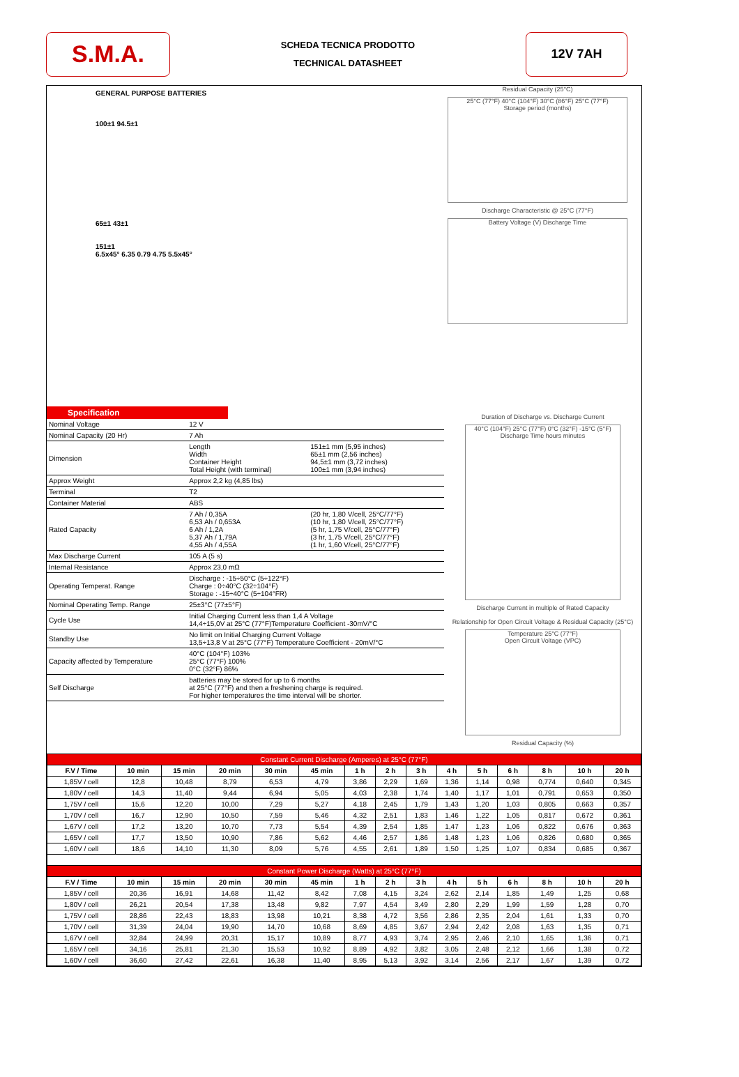S.M.A.
SCHEDA TECNICA PRODOTTO
TECHNICAL DATASHEET
12V 7AH
GENERAL PURPOSE BATTERIES
100±1 94.5±1
65±1 43±1
151±1
6.5x45° 6.35 0.79 4.75 5.5x45°
Residual Capacity (25°C)
25°C (77°F) 40°C (104°F) 30°C (86°F) 25°C (77°F)
Storage period (months)
Discharge Characteristic @ 25°C (77°F)
Battery Voltage (V) Discharge Time
Specification
| Nominal Voltage | 12 V | |
| Nominal Capacity (20 Hr) | 7 Ah | |
| Dimension | Length Width Container Height Total Height (with terminal) | 151±1 mm (5,95 inches) 65±1 mm (2,56 inches) 94,5±1 mm (3,72 inches) 100±1 mm (3,94 inches) |
| Approx Weight | Approx 2,2 kg (4,85 lbs) | |
| Terminal | T2 | |
| Container Material | ABS | |
| Rated Capacity | 7 Ah / 0,35A 6,53 Ah / 0,653A 6 Ah / 1,2A 5,37 Ah / 1,79A 4,55 Ah / 4,55A | (20 hr, 1,80 V/cell, 25°C/77°F) (10 hr, 1,80 V/cell, 25°C/77°F) (5 hr, 1,75 V/cell, 25°C/77°F) (3 hr, 1,75 V/cell, 25°C/77°F) (1 hr, 1,60 V/cell, 25°C/77°F) |
| Max Discharge Current | 105 A (5 s) | |
| Internal Resistance | Approx 23,0 mΩ | |
| Operating Temperat. Range | Discharge : -15÷50°C (5÷122°F) Charge : 0÷40°C (32÷104°F) Storage : -15÷40°C (5÷104°FR) | |
| Nominal Operating Temp. Range | 25±3°C (77±5°F) | |
| Cycle Use | Initial Charging Current less than 1,4 A Voltage 14,4÷15,0V at 25°C (77°F)Temperature Coefficient -30mV/°C | |
| Standby Use | No limit on Initial Charging Current Voltage 13,5÷13,8 V at 25°C (77°F) Temperature Coefficient - 20mV/°C | |
| Capacity affected by Temperature | 40°C (104°F) 103% 25°C (77°F) 100% 0°C (32°F) 86% | |
| Self Discharge | batteries may be stored for up to 6 months at 25°C (77°F) and then a freshening charge is required. For higher temperatures the time interval will be shorter. | |
Duration of Discharge vs. Discharge Current
40°C (104°F) 25°C (77°F) 0°C (32°F) -15°C (5°F)
Discharge Time hours minutes
Discharge Current in multiple of Rated Capacity
Relationship for Open Circuit Voltage & Residual Capacity (25°C)
Temperature 25°C (77°F)
Open Circuit Voltage (VPC)
Residual Capacity (%)
| Constant Current Discharge (Amperes) at 25°C (77°F) | | | | | | | | | | | | | | |
| F.V / Time | 10 min | 15 min | 20 min | 30 min | 45 min | 1 h | 2 h | 3 h | 4 h | 5 h | 6 h | 8 h | 10 h | 20 h |
| 1,85V / cell | 12,8 | 10,48 | 8,79 | 6,53 | 4,79 | 3,86 | 2,29 | 1,69 | 1,36 | 1,14 | 0,98 | 0,774 | 0,640 | 0,345 |
| 1,80V / cell | 14,3 | 11,40 | 9,44 | 6,94 | 5,05 | 4,03 | 2,38 | 1,74 | 1,40 | 1,17 | 1,01 | 0,791 | 0,653 | 0,350 |
| 1,75V / cell | 15,6 | 12,20 | 10,00 | 7,29 | 5,27 | 4,18 | 2,45 | 1,79 | 1,43 | 1,20 | 1,03 | 0,805 | 0,663 | 0,357 |
| 1,70V / cell | 16,7 | 12,90 | 10,50 | 7,59 | 5,46 | 4,32 | 2,51 | 1,83 | 1,46 | 1,22 | 1,05 | 0,817 | 0,672 | 0,361 |
| 1,67V / cell | 17,2 | 13,20 | 10,70 | 7,73 | 5,54 | 4,39 | 2,54 | 1,85 | 1,47 | 1,23 | 1,06 | 0,822 | 0,676 | 0,363 |
| 1,65V / cell | 17,7 | 13,50 | 10,90 | 7,86 | 5,62 | 4,46 | 2,57 | 1,86 | 1,48 | 1,23 | 1,06 | 0,826 | 0,680 | 0,365 |
| 1,60V / cell | 18,6 | 14,10 | 11,30 | 8,09 | 5,76 | 4,55 | 2,61 | 1,89 | 1,50 | 1,25 | 1,07 | 0,834 | 0,685 | 0,367 |
| Constant Power Discharge (Watts) at 25°C (77°F) | | | | | | | | | | | | | | |
| F.V / Time | 10 min | 15 min | 20 min | 30 min | 45 min | 1 h | 2 h | 3 h | 4 h | 5 h | 6 h | 8 h | 10 h | 20 h |
| 1,85V / cell | 20,36 | 16,91 | 14,68 | 11,42 | 8,42 | 7,08 | 4,15 | 3,24 | 2,62 | 2,14 | 1,85 | 1,49 | 1,25 | 0,68 |
| 1,80V / cell | 26,21 | 20,54 | 17,38 | 13,48 | 9,82 | 7,97 | 4,54 | 3,49 | 2,80 | 2,29 | 1,99 | 1,59 | 1,28 | 0,70 |
| 1,75V / cell | 28,86 | 22,43 | 18,83 | 13,98 | 10,21 | 8,38 | 4,72 | 3,56 | 2,86 | 2,35 | 2,04 | 1,61 | 1,33 | 0,70 |
| 1,70V / cell | 31,39 | 24,04 | 19,90 | 14,70 | 10,68 | 8,69 | 4,85 | 3,67 | 2,94 | 2,42 | 2,08 | 1,63 | 1,35 | 0,71 |
| 1,67V / cell | 32,84 | 24,99 | 20,31 | 15,17 | 10,89 | 8,77 | 4,93 | 3,74 | 2,95 | 2,46 | 2,10 | 1,65 | 1,36 | 0,71 |
| 1,65V / cell | 34,16 | 25,81 | 21,30 | 15,53 | 10,92 | 8,89 | 4,92 | 3,82 | 3,05 | 2,48 | 2,12 | 1,66 | 1,38 | 0,72 |
| 1,60V / cell | 36,60 | 27,42 | 22,61 | 16,38 | 11,40 | 8,95 | 5,13 | 3,92 | 3,14 | 2,56 | 2,17 | 1,67 | 1,39 | 0,72 |